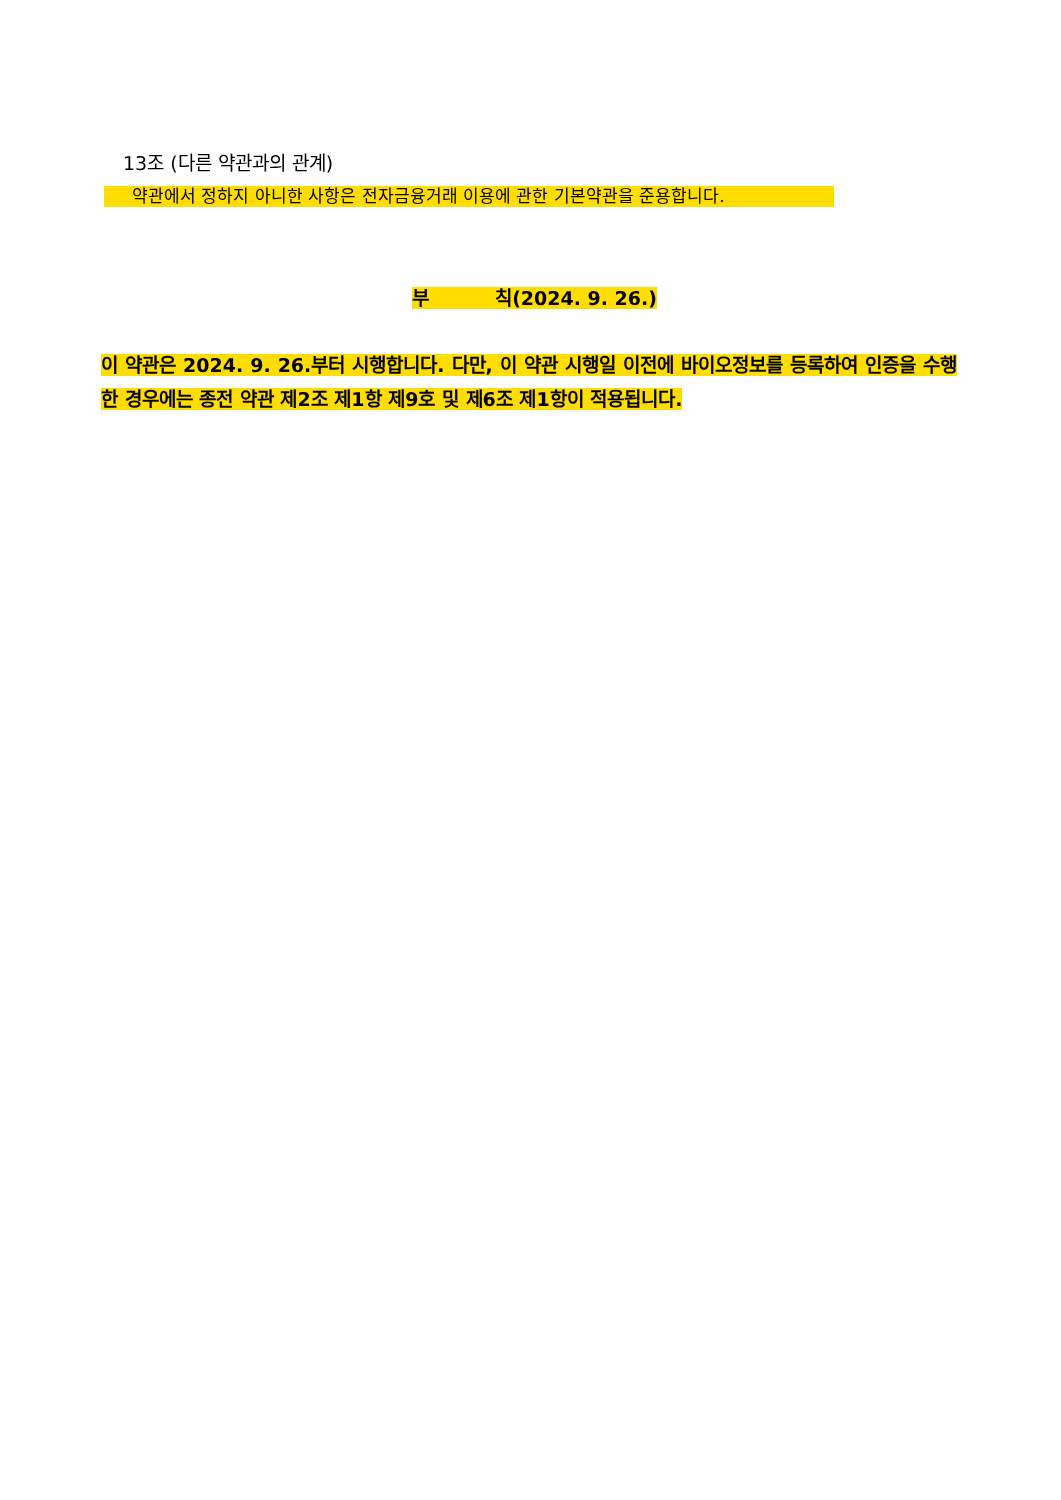13조 (다른 약관과의 관계)
약관에서 정하지 아니한 사항은 전자금융거래 이용에 관한 기본약관을 준용합니다.
부 칙(2024. 9. 26.)
이 약관은 2024. 9. 26.부터 시행합니다. 다만, 이 약관 시행일 이전에 바이오정보를 등록하여 인증을 수행한 경우에는 종전 약관 제2조 제1항 제9호 및 제6조 제1항이 적용됩니다.